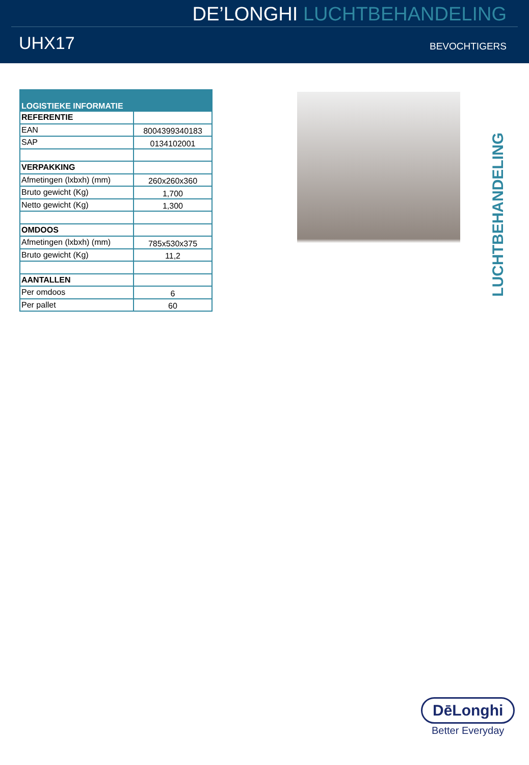DE’LONGHI LUCHTBEHANDELING
UHX17
BEVOCHTIGERS
| LOGISTIEKE INFORMATIE | |
| --- | --- |
| REFERENTIE | |
| EAN | 8004399340183 |
| SAP | 0134102001 |
| VERPAKKING | |
| Afmetingen (lxbxh) (mm) | 260x260x360 |
| Bruto gewicht (Kg) | 1,700 |
| Netto gewicht (Kg) | 1,300 |
| OMDOOS | |
| Afmetingen (lxbxh) (mm) | 785x530x375 |
| Bruto gewicht (Kg) | 11,2 |
| AANTALLEN | |
| Per omdoos | 6 |
| Per pallet | 60 |
LUCHTBEHANDELING
DēLonghi
Better Everyday